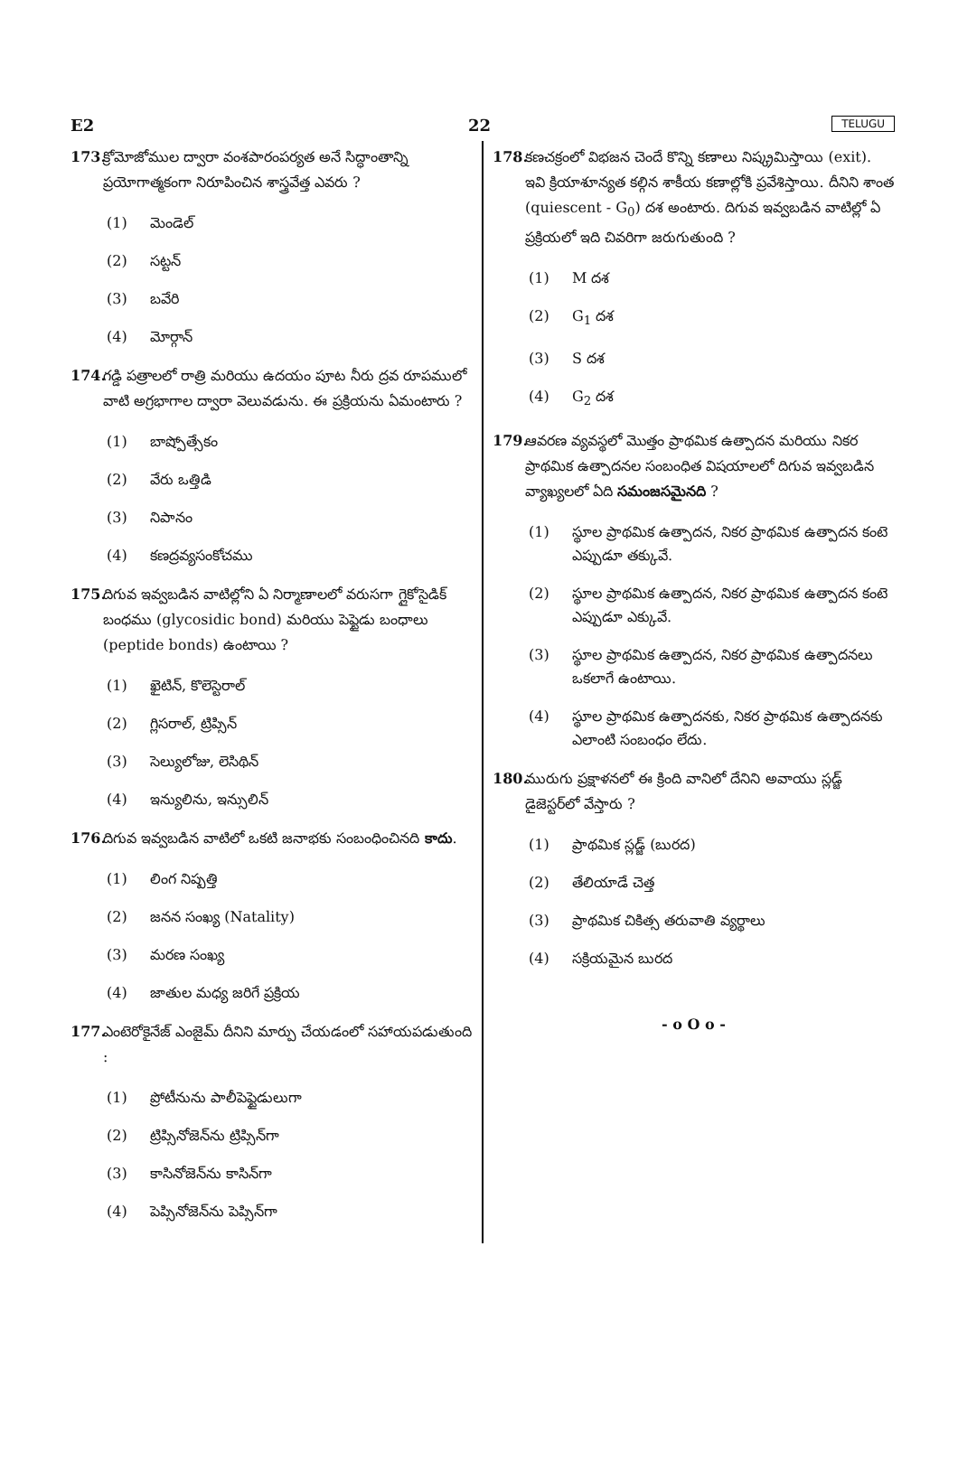E2 22 TELUGU
173. క్రోమోజోముల ద్వారా వంశపారంపర్యత అనే సిద్ధాంతాన్ని ప్రయోగాత్మకంగా నిరూపించిన శాస్త్రవేత్త ఎవరు ?
(1) మెండెల్
(2) సట్టన్
(3) బవేరి
(4) మోర్గాన్
174. గడ్డి పత్రాలలో రాత్రి మరియు ఉదయం పూట నీరు ద్రవ రూపములో వాటి అగ్రభాగాల ద్వారా వెలువడును. ఈ ప్రక్రియను ఏమంటారు ?
(1) బాష్పోత్సేకం
(2) వేరు ఒత్తిడి
(3) నిపానం
(4) కణద్రవ్యసంకోచము
175. దిగువ ఇవ్వబడిన వాటిల్లోని ఏ నిర్మాణాలలో వరుసగా గ్లైకోసైడిక్ బంధము (glycosidic bond) మరియు పెప్టైడు బంధాలు (peptide bonds) ఉంటాయి ?
(1) ఖైటిన్, కొలెస్టెరాల్
(2) గ్లిసరాల్, ట్రిప్సిన్
(3) సెల్యులోజు, లెసిథిన్
(4) ఇన్యులిను, ఇన్సులిన్
176. దిగువ ఇవ్వబడిన వాటిలో ఒకటి జనాభకు సంబంధించినది కాదు.
(1) లింగ నిష్పత్తి
(2) జనన సంఖ్య (Natality)
(3) మరణ సంఖ్య
(4) జాతుల మధ్య జరిగే ప్రక్రియ
177. ఎంటెరోకైనేజ్ ఎంజైమ్ దీనిని మార్పు చేయడంలో సహాయపడుతుంది :
(1) ప్రోటీనును పాలీపెప్టైడులుగా
(2) ట్రిప్సినోజెన్‌ను ట్రిప్సిన్‌గా
(3) కాసినోజెన్‌ను కాసిన్‌గా
(4) పెప్సినోజెన్‌ను పెప్సిన్‌గా
178. కణచక్రంలో విభజన చెందే కొన్ని కణాలు నిష్క్రమిస్తాయి (exit). ఇవి క్రియాశూన్యత కల్గిన శాకీయ కణాల్లోకి ప్రవేశిస్తాయి. దీనిని శాంత (quiescent - G<sub>0</sub>) దశ అంటారు. దిగువ ఇవ్వబడిన వాటిల్లో ఏ ప్రక్రియలో ఇది చివరిగా జరుగుతుంది ?
(1) M దశ
(2) G<sub>1</sub> దశ
(3) S దశ
(4) G<sub>2</sub> దశ
179. ఆవరణ వ్యవస్థలో మొత్తం ప్రాథమిక ఉత్పాదన మరియు నికర ప్రాథమిక ఉత్పాదనల సంబంధిత విషయాలలో దిగువ ఇవ్వబడిన వ్యాఖ్యలలో ఏది సమంజసమైనది ?
(1) స్థూల ప్రాథమిక ఉత్పాదన, నికర ప్రాథమిక ఉత్పాదన కంటె ఎప్పుడూ తక్కువే.
(2) స్థూల ప్రాథమిక ఉత్పాదన, నికర ప్రాథమిక ఉత్పాదన కంటె ఎప్పుడూ ఎక్కువే.
(3) స్థూల ప్రాథమిక ఉత్పాదన, నికర ప్రాథమిక ఉత్పాదనలు ఒకలాగే ఉంటాయి.
(4) స్థూల ప్రాథమిక ఉత్పాదనకు, నికర ప్రాథమిక ఉత్పాదనకు ఎలాంటి సంబంధం లేదు.
180. మురుగు ప్రక్షాళనలో ఈ క్రింది వానిలో దేనిని అవాయు స్లడ్జ్ డైజెస్టర్‌లో వేస్తారు ?
(1) ప్రాథమిక స్లడ్జ్ (బురద)
(2) తేలియాడే చెత్త
(3) ప్రాథమిక చికిత్స తరువాతి వ్యర్థాలు
(4) సక్రియమైన బురద
- o O o -